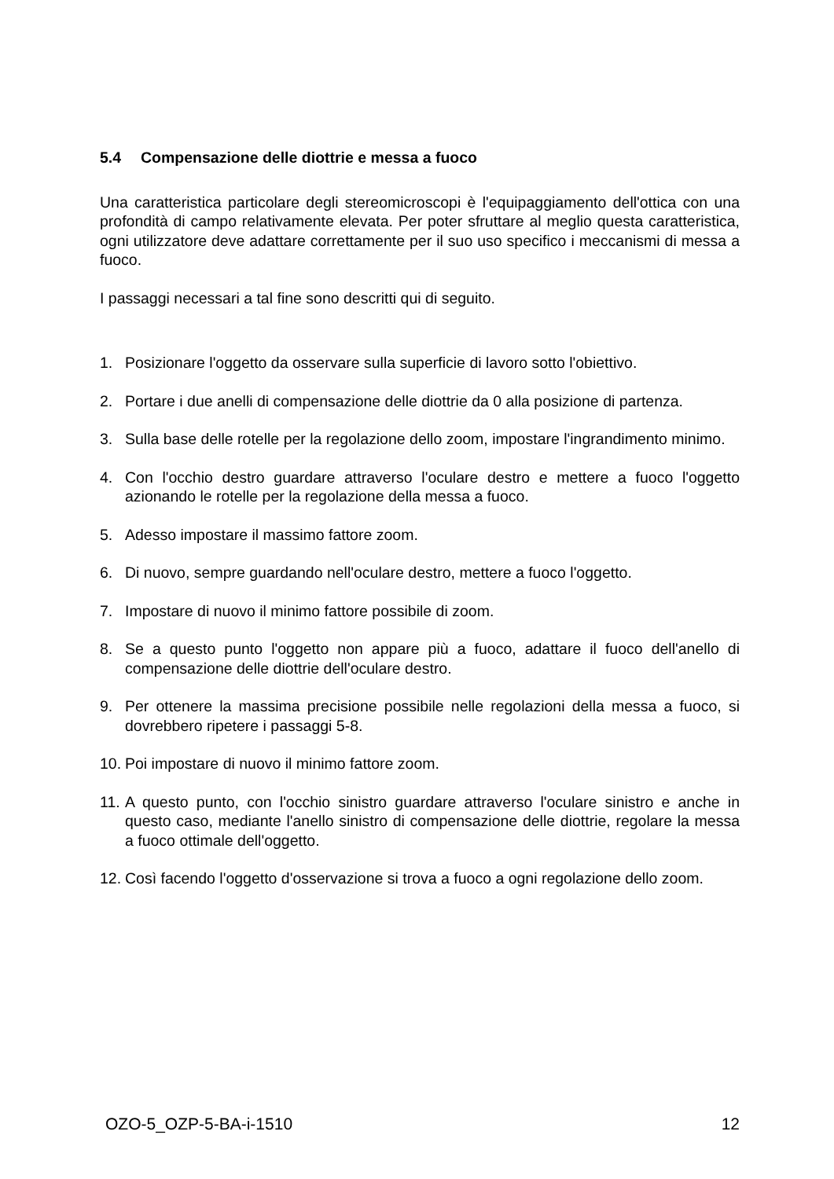5.4 Compensazione delle diottrie e messa a fuoco
Una caratteristica particolare degli stereomicroscopi è l'equipaggiamento dell'ottica con una profondità di campo relativamente elevata. Per poter sfruttare al meglio questa caratteristica, ogni utilizzatore deve adattare correttamente per il suo uso specifico i meccanismi di messa a fuoco.
I passaggi necessari a tal fine sono descritti qui di seguito.
1. Posizionare l'oggetto da osservare sulla superficie di lavoro sotto l'obiettivo.
2. Portare i due anelli di compensazione delle diottrie da 0 alla posizione di partenza.
3. Sulla base delle rotelle per la regolazione dello zoom, impostare l'ingrandimento minimo.
4. Con l'occhio destro guardare attraverso l'oculare destro e mettere a fuoco l'oggetto azionando le rotelle per la regolazione della messa a fuoco.
5. Adesso impostare il massimo fattore zoom.
6. Di nuovo, sempre guardando nell'oculare destro, mettere a fuoco l'oggetto.
7. Impostare di nuovo il minimo fattore possibile di zoom.
8. Se a questo punto l'oggetto non appare più a fuoco, adattare il fuoco dell'anello di compensazione delle diottrie dell'oculare destro.
9. Per ottenere la massima precisione possibile nelle regolazioni della messa a fuoco, si dovrebbero ripetere i passaggi 5-8.
10. Poi impostare di nuovo il minimo fattore zoom.
11. A questo punto, con l'occhio sinistro guardare attraverso l'oculare sinistro e anche in questo caso, mediante l'anello sinistro di compensazione delle diottrie, regolare la messa a fuoco ottimale dell'oggetto.
12. Così facendo l'oggetto d'osservazione si trova a fuoco a ogni regolazione dello zoom.
OZO-5_OZP-5-BA-i-1510 12